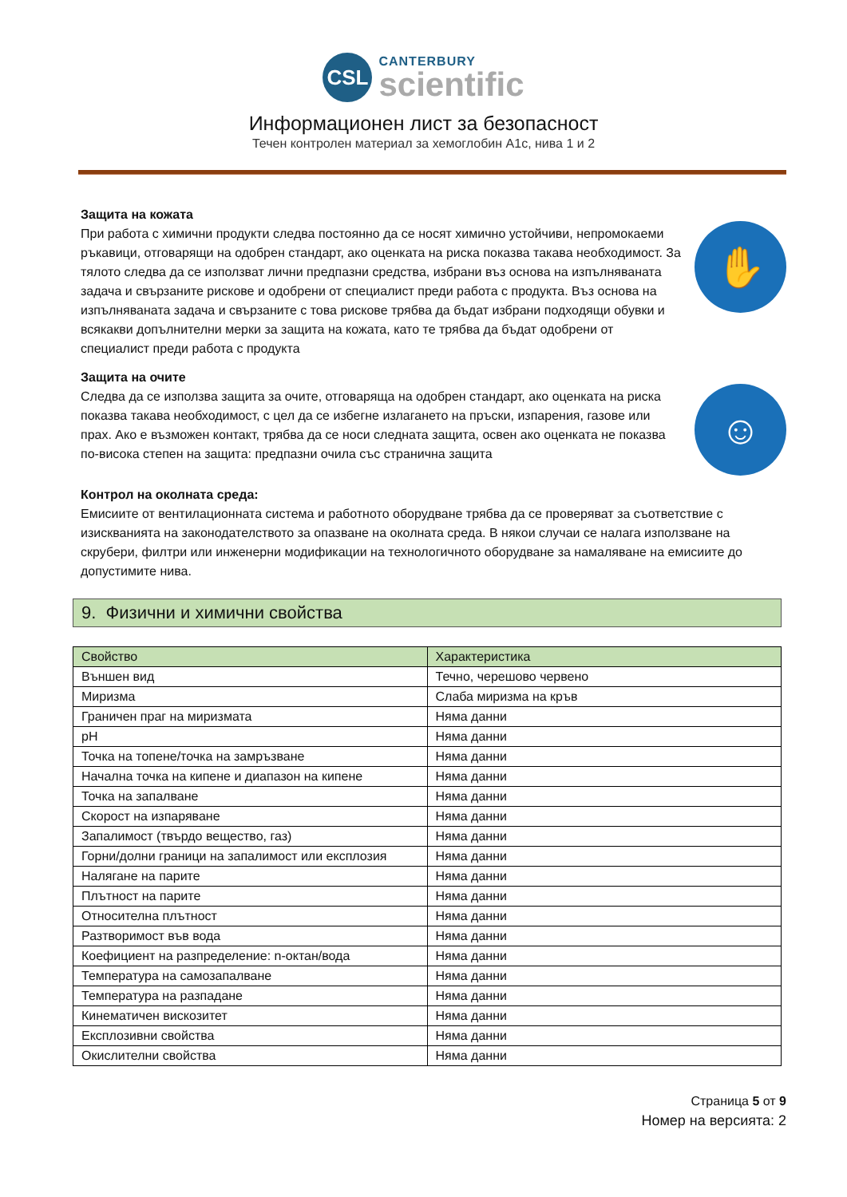CSL
CANTERBURY
scientific
Информационен лист за безопасност
Течен контролен материал за хемоглобин A1c, нива 1 и 2
Защита на кожата
При работа с химични продукти следва постоянно да се носят химично устойчиви, непромокаеми ръкавици, отговарящи на одобрен стандарт, ако оценката на риска показва такава необходимост. За тялото следва да се използват лични предпазни средства, избрани въз основа на изпълняваната задача и свързаните рискове и одобрени от специалист преди работа с продукта. Въз основа на изпълняваната задача и свързаните с това рискове трябва да бъдат избрани подходящи обувки и всякакви допълнителни мерки за защита на кожата, като те трябва да бъдат одобрени от специалист преди работа с продукта
✋
Защита на очите
Следва да се използва защита за очите, отговаряща на одобрен стандарт, ако оценката на риска показва такава необходимост, с цел да се избегне излагането на пръски, изпарения, газове или прах. Ако е възможен контакт, трябва да се носи следната защита, освен ако оценката не показва по-висока степен на защита: предпазни очила със странична защита
☺
Контрол на околната среда:
Емисиите от вентилационната система и работното оборудване трябва да се проверяват за съответствие с изискванията на законодателството за опазване на околната среда. В някои случаи се налага използване на скрубери, филтри или инженерни модификации на технологичното оборудване за намаляване на емисиите до допустимите нива.
9. Физични и химични свойства
| Свойство | Характеристика |
| --- | --- |
| Външен вид | Течно, черешово червено |
| Миризма | Слаба миризма на кръв |
| Граничен праг на миризмата | Няма данни |
| pH | Няма данни |
| Точка на топене/точка на замръзване | Няма данни |
| Начална точка на кипене и диапазон на кипене | Няма данни |
| Точка на запалване | Няма данни |
| Скорост на изпаряване | Няма данни |
| Запалимост (твърдо вещество, газ) | Няма данни |
| Горни/долни граници на запалимост или експлозия | Няма данни |
| Налягане на парите | Няма данни |
| Плътност на парите | Няма данни |
| Относителна плътност | Няма данни |
| Разтворимост във вода | Няма данни |
| Коефициент на разпределение: n-октан/вода | Няма данни |
| Температура на самозапалване | Няма данни |
| Температура на разпадане | Няма данни |
| Кинематичен вискозитет | Няма данни |
| Експлозивни свойства | Няма данни |
| Окислителни свойства | Няма данни |
Страница 5 от 9
Номер на версията: 2